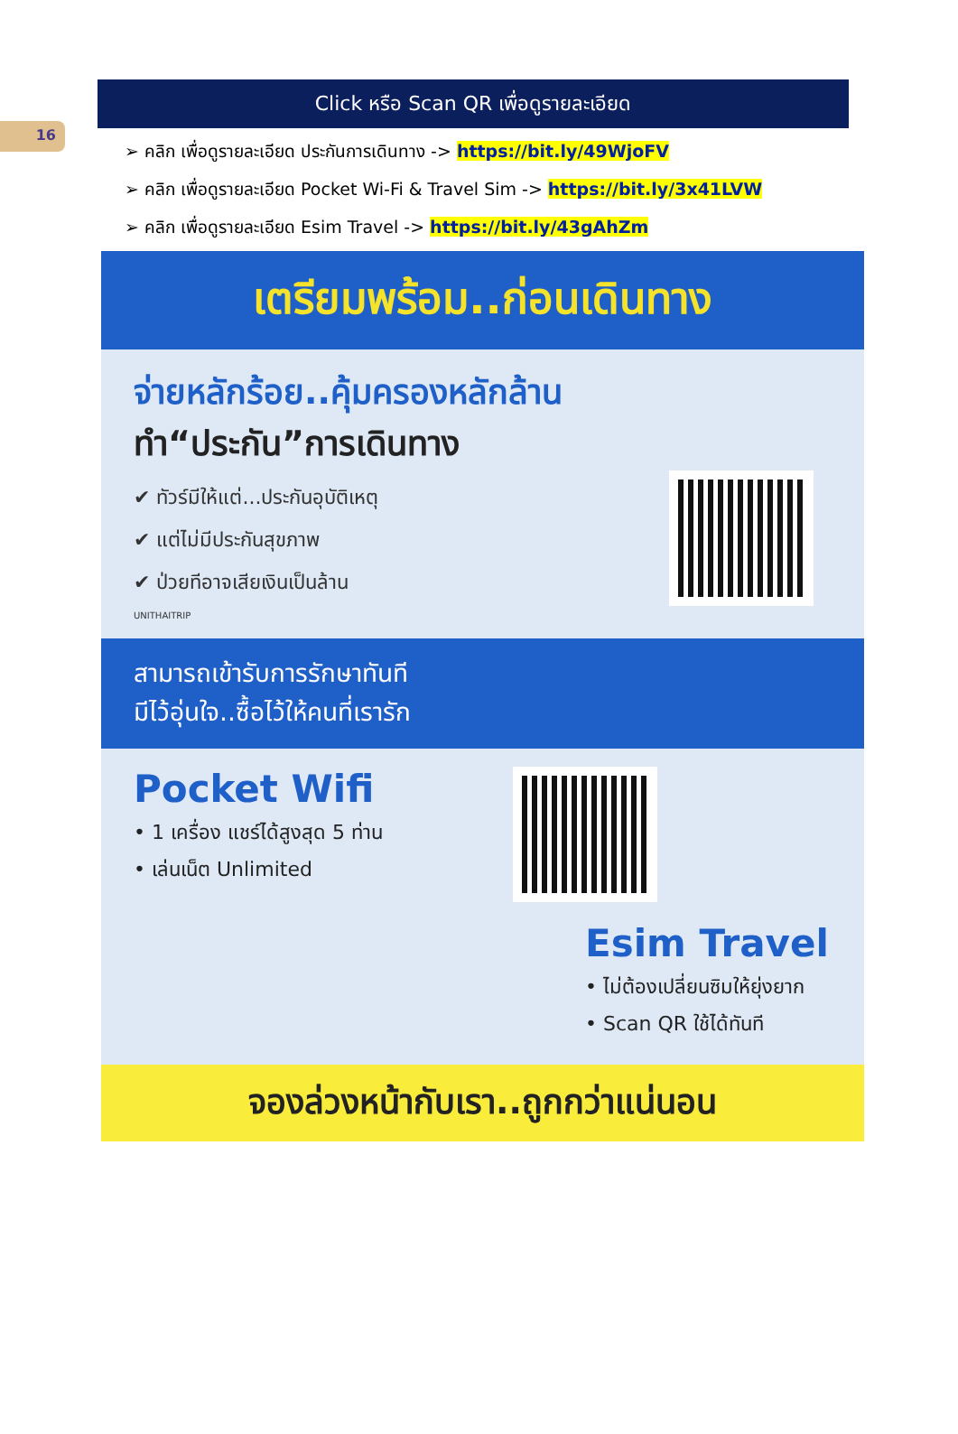16
Click หรือ Scan QR เพื่อดูรายละเอียด
➢ คลิก เพื่อดูรายละเอียด ประกันการเดินทาง -> https://bit.ly/49WjoFV
➢ คลิก เพื่อดูรายละเอียด Pocket Wi-Fi & Travel Sim -> https://bit.ly/3x41LVW
➢ คลิก เพื่อดูรายละเอียด Esim Travel -> https://bit.ly/43gAhZm
เตรียมพร้อม..ก่อนเดินทาง
จ่ายหลักร้อย..คุ้มครองหลักล้าน
ทำ“ประกัน”การเดินทาง
✔ ทัวร์มีให้แต่...ประกันอุบัติเหตุ
✔ แต่ไม่มีประกันสุขภาพ
✔ ป่วยทีอาจเสียเงินเป็นล้าน
UNITHAITRIP
สามารถเข้ารับการรักษาทันที
มีไว้อุ่นใจ..ซื้อไว้ให้คนที่เรารัก
Pocket Wifi
• 1 เครื่อง แชร์ได้สูงสุด 5 ท่าน
• เล่นเน็ต Unlimited
Esim Travel
• ไม่ต้องเปลี่ยนซิมให้ยุ่งยาก
• Scan QR ใช้ได้ทันที
จองล่วงหน้ากับเรา..ถูกกว่าแน่นอน